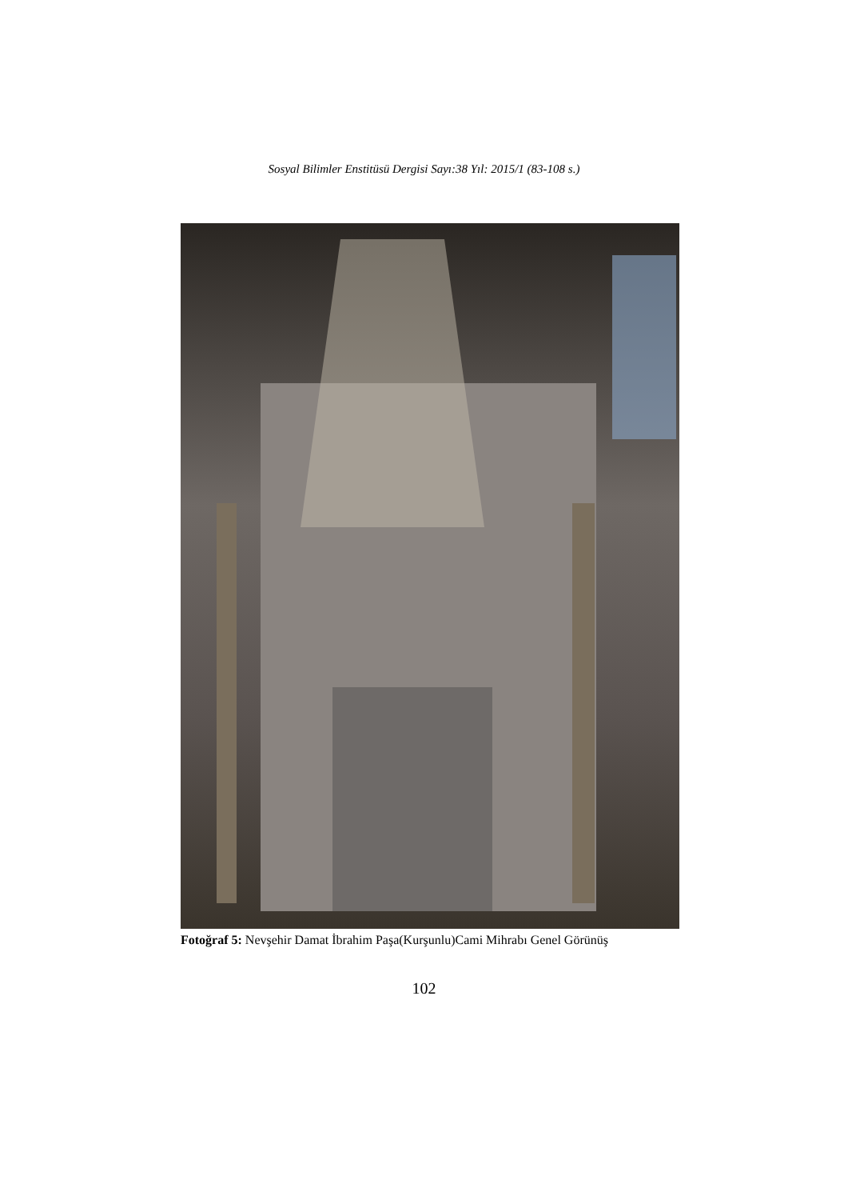Sosyal Bilimler Enstitüsü Dergisi Sayı:38 Yıl: 2015/1 (83-108 s.)
Fotoğraf 5: Nevşehir Damat İbrahim Paşa(Kurşunlu)Cami Mihrabı Genel Görünüş
102